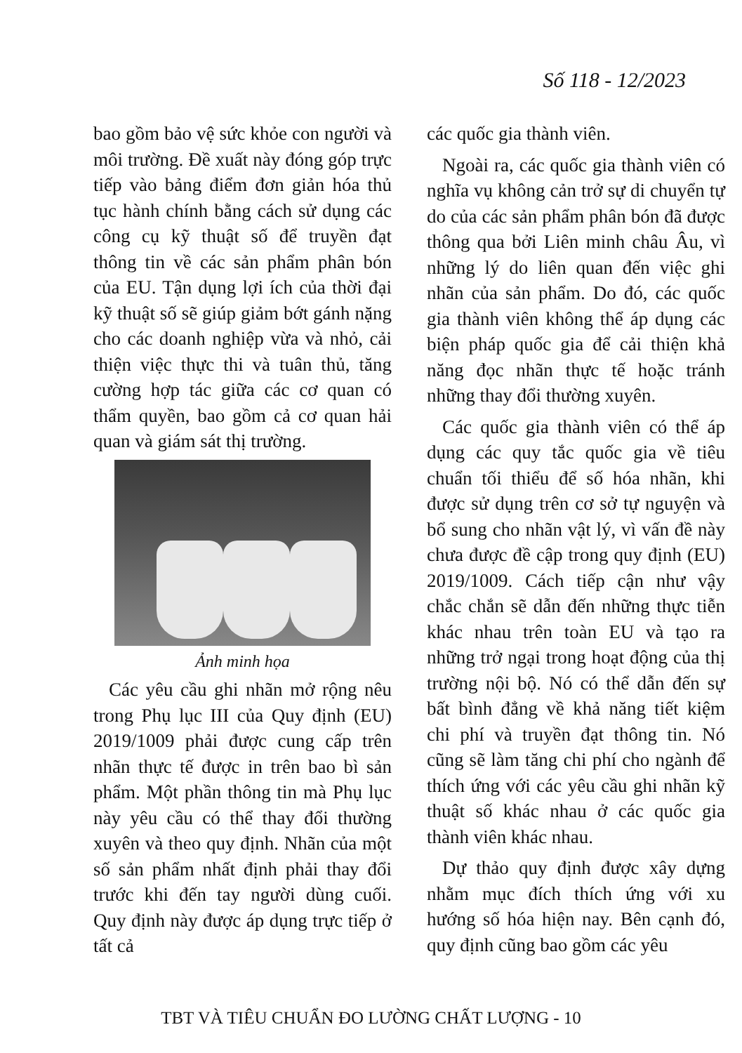Số 118 - 12/2023
bao gồm bảo vệ sức khỏe con người và môi trường. Đề xuất này đóng góp trực tiếp vào bảng điểm đơn giản hóa thủ tục hành chính bằng cách sử dụng các công cụ kỹ thuật số để truyền đạt thông tin về các sản phẩm phân bón của EU. Tận dụng lợi ích của thời đại kỹ thuật số sẽ giúp giảm bớt gánh nặng cho các doanh nghiệp vừa và nhỏ, cải thiện việc thực thi và tuân thủ, tăng cường hợp tác giữa các cơ quan có thẩm quyền, bao gồm cả cơ quan hải quan và giám sát thị trường.
Ảnh minh họa
Các yêu cầu ghi nhãn mở rộng nêu trong Phụ lục III của Quy định (EU) 2019/1009 phải được cung cấp trên nhãn thực tế được in trên bao bì sản phẩm. Một phần thông tin mà Phụ lục này yêu cầu có thể thay đổi thường xuyên và theo quy định. Nhãn của một số sản phẩm nhất định phải thay đổi trước khi đến tay người dùng cuối. Quy định này được áp dụng trực tiếp ở tất cả
các quốc gia thành viên.
Ngoài ra, các quốc gia thành viên có nghĩa vụ không cản trở sự di chuyển tự do của các sản phẩm phân bón đã được thông qua bởi Liên minh châu Âu, vì những lý do liên quan đến việc ghi nhãn của sản phẩm. Do đó, các quốc gia thành viên không thể áp dụng các biện pháp quốc gia để cải thiện khả năng đọc nhãn thực tế hoặc tránh những thay đổi thường xuyên.
Các quốc gia thành viên có thể áp dụng các quy tắc quốc gia về tiêu chuẩn tối thiểu để số hóa nhãn, khi được sử dụng trên cơ sở tự nguyện và bổ sung cho nhãn vật lý, vì vấn đề này chưa được đề cập trong quy định (EU) 2019/1009. Cách tiếp cận như vậy chắc chắn sẽ dẫn đến những thực tiễn khác nhau trên toàn EU và tạo ra những trở ngại trong hoạt động của thị trường nội bộ. Nó có thể dẫn đến sự bất bình đẳng về khả năng tiết kiệm chi phí và truyền đạt thông tin. Nó cũng sẽ làm tăng chi phí cho ngành để thích ứng với các yêu cầu ghi nhãn kỹ thuật số khác nhau ở các quốc gia thành viên khác nhau.
Dự thảo quy định được xây dựng nhằm mục đích thích ứng với xu hướng số hóa hiện nay. Bên cạnh đó, quy định cũng bao gồm các yêu
TBT VÀ TIÊU CHUẨN ĐO LƯỜNG CHẤT LƯỢNG - 10